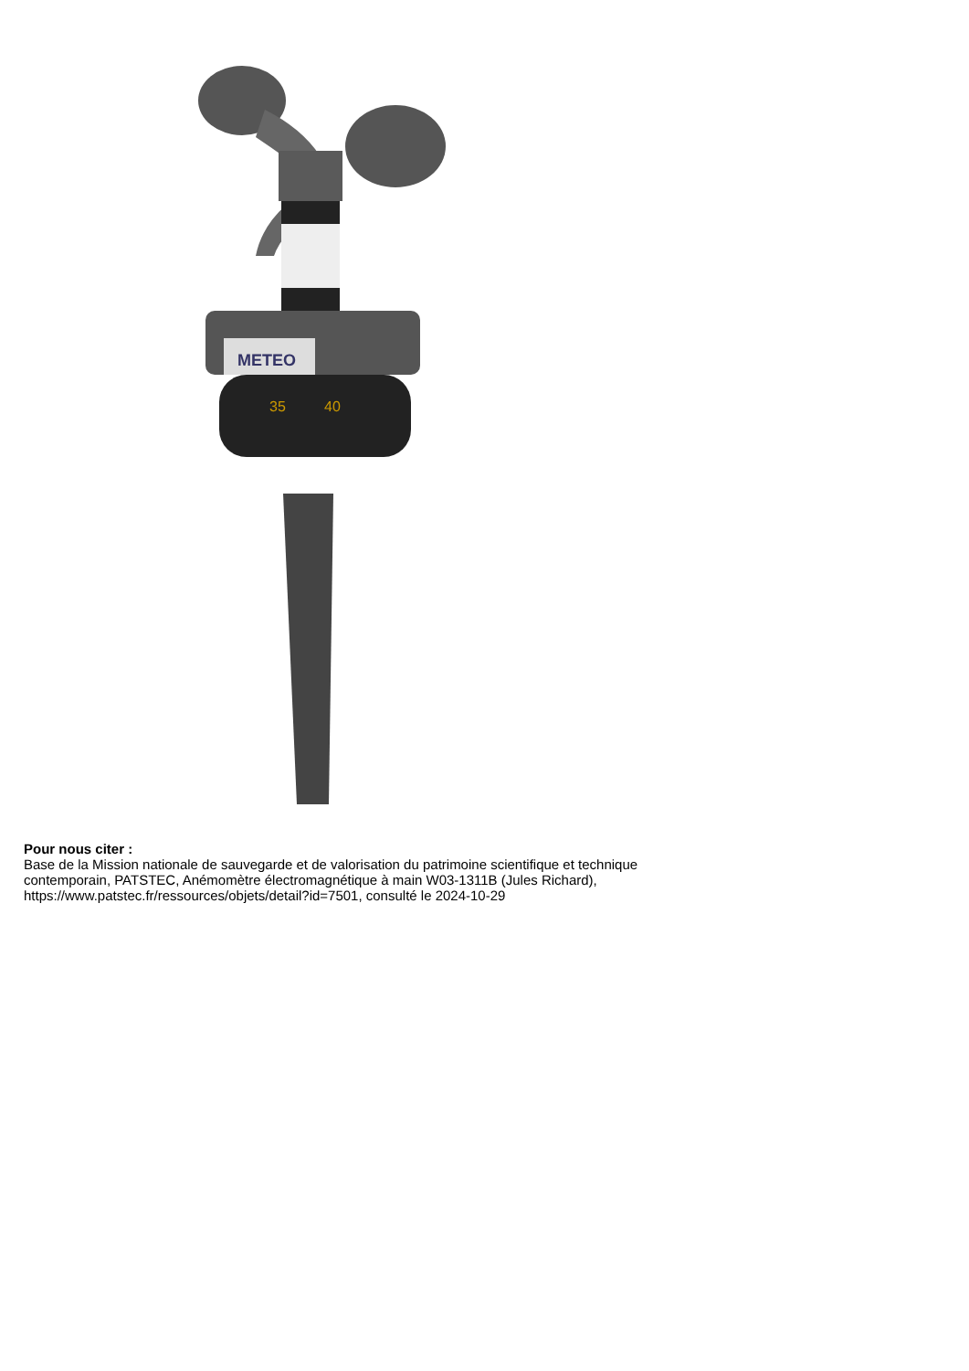METEO
35
40
Pour nous citer :
Base de la Mission nationale de sauvegarde et de valorisation du patrimoine scientifique et technique contemporain, PATSTEC, Anémomètre électromagnétique à main W03-1311B (Jules Richard), https://www.patstec.fr/ressources/objets/detail?id=7501, consulté le 2024-10-29